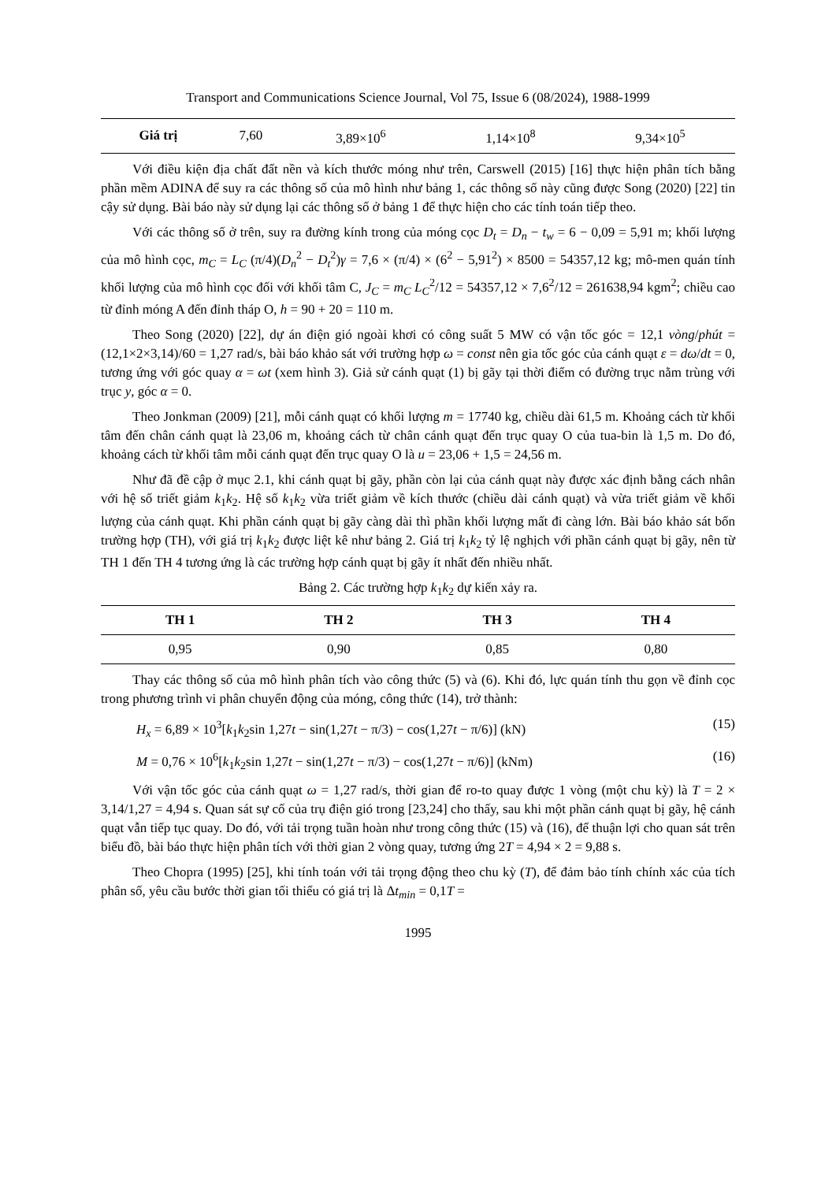Transport and Communications Science Journal, Vol 75, Issue 6 (08/2024), 1988-1999
| Giá trị | 7,60 | 3,89×10<sup>6</sup> | 1,14×10<sup>8</sup> | 9,34×10<sup>5</sup> |
Với điều kiện địa chất đất nền và kích thước móng như trên, Carswell (2015) [16] thực hiện phân tích bằng phần mềm ADINA để suy ra các thông số của mô hình như bảng 1, các thông số này cũng được Song (2020) [22] tin cậy sử dụng. Bài báo này sử dụng lại các thông số ở bảng 1 để thực hiện cho các tính toán tiếp theo.
Với các thông số ở trên, suy ra đường kính trong của móng cọc D<sub>t</sub> = D<sub>n</sub> − t<sub>w</sub> = 6 − 0,09 = 5,91 m; khối lượng của mô hình cọc, m<sub>C</sub> = L<sub>C</sub> (π/4)(D<sub>n</sub><sup>2</sup> − D<sub>t</sub><sup>2</sup>)γ = 7,6 × (π/4) × (6<sup>2</sup> − 5,91<sup>2</sup>) × 8500 = 54357,12 kg; mô-men quán tính khối lượng của mô hình cọc đối với khối tâm C, J<sub>C</sub> = m<sub>C</sub> L<sub>C</sub><sup>2</sup>/12 = 54357,12 × 7,6<sup>2</sup>/12 = 261638,94 kgm<sup>2</sup>; chiều cao từ đỉnh móng A đến đỉnh tháp O, h = 90 + 20 = 110 m.
Theo Song (2020) [22], dự án điện gió ngoài khơi có công suất 5 MW có vận tốc góc = 12,1 vòng/phút = (12,1×2×3,14)/60 = 1,27 rad/s, bài báo khảo sát với trường hợp ω = const nên gia tốc góc của cánh quạt ε = dω/dt = 0, tương ứng với góc quay α = ωt (xem hình 3). Giả sử cánh quạt (1) bị gãy tại thời điểm có đường trục nằm trùng với trục y, góc α = 0.
Theo Jonkman (2009) [21], mỗi cánh quạt có khối lượng m = 17740 kg, chiều dài 61,5 m. Khoảng cách từ khối tâm đến chân cánh quạt là 23,06 m, khoảng cách từ chân cánh quạt đến trục quay O của tua-bin là 1,5 m. Do đó, khoảng cách từ khối tâm mỗi cánh quạt đến trục quay O là u = 23,06 + 1,5 = 24,56 m.
Như đã đề cập ở mục 2.1, khi cánh quạt bị gãy, phần còn lại của cánh quạt này được xác định bằng cách nhân với hệ số triết giảm k<sub>1</sub>k<sub>2</sub>. Hệ số k<sub>1</sub>k<sub>2</sub> vừa triết giảm về kích thước (chiều dài cánh quạt) và vừa triết giảm về khối lượng của cánh quạt. Khi phần cánh quạt bị gãy càng dài thì phần khối lượng mất đi càng lớn. Bài báo khảo sát bốn trường hợp (TH), với giá trị k<sub>1</sub>k<sub>2</sub> được liệt kê như bảng 2. Giá trị k<sub>1</sub>k<sub>2</sub> tỷ lệ nghịch với phần cánh quạt bị gãy, nên từ TH 1 đến TH 4 tương ứng là các trường hợp cánh quạt bị gãy ít nhất đến nhiều nhất.
Bảng 2. Các trường hợp k<sub>1</sub>k<sub>2</sub> dự kiến xảy ra.
| TH 1 | TH 2 | TH 3 | TH 4 |
| --- | --- | --- | --- |
| 0,95 | 0,90 | 0,85 | 0,80 |
Thay các thông số của mô hình phân tích vào công thức (5) và (6). Khi đó, lực quán tính thu gọn về đỉnh cọc trong phương trình vi phân chuyển động của móng, công thức (14), trở thành:
H<sub>x</sub> = 6,89 × 10<sup>3</sup>[k<sub>1</sub>k<sub>2</sub>sin 1,27t − sin(1,27t − π/3) − cos(1,27t − π/6)] (kN) (15)
M = 0,76 × 10<sup>6</sup>[k<sub>1</sub>k<sub>2</sub>sin 1,27t − sin(1,27t − π/3) − cos(1,27t − π/6)] (kNm) (16)
Với vận tốc góc của cánh quạt ω = 1,27 rad/s, thời gian để ro-to quay được 1 vòng (một chu kỳ) là T = 2 × 3,14/1,27 = 4,94 s. Quan sát sự cố của trụ điện gió trong [23,24] cho thấy, sau khi một phần cánh quạt bị gãy, hệ cánh quạt vẫn tiếp tục quay. Do đó, với tải trọng tuần hoàn như trong công thức (15) và (16), để thuận lợi cho quan sát trên biểu đồ, bài báo thực hiện phân tích với thời gian 2 vòng quay, tương ứng 2T = 4,94 × 2 = 9,88 s.
Theo Chopra (1995) [25], khi tính toán với tải trọng động theo chu kỳ (T), để đảm bảo tính chính xác của tích phân số, yêu cầu bước thời gian tối thiểu có giá trị là Δt<sub>min</sub> = 0,1T =
1995